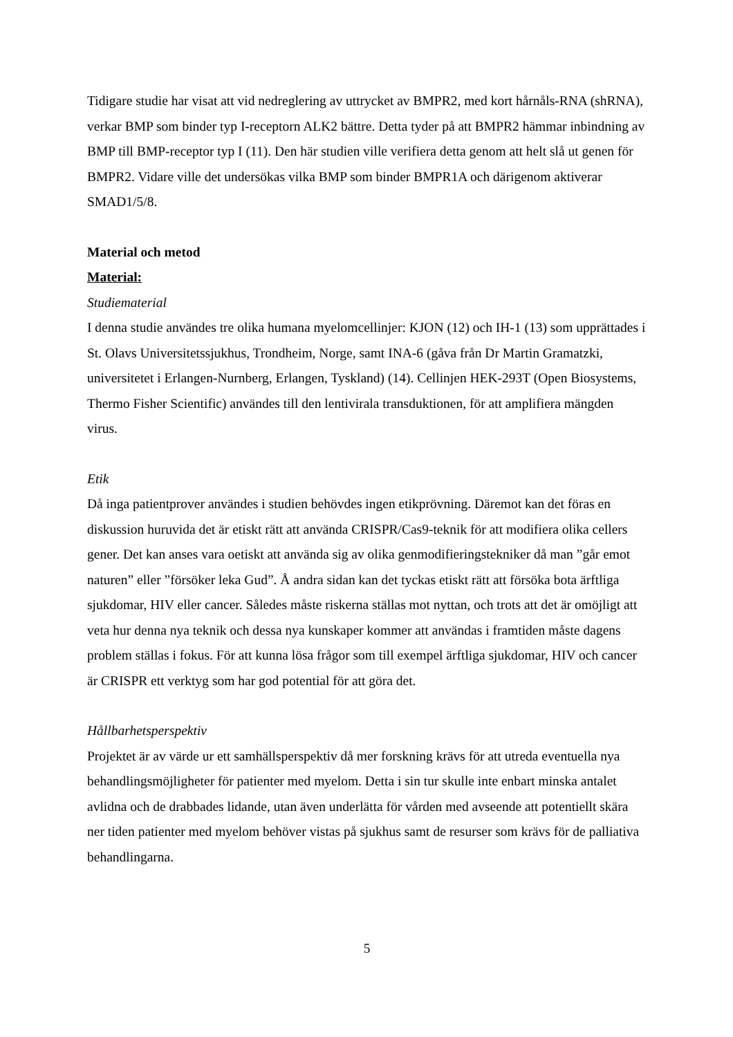Tidigare studie har visat att vid nedreglering av uttrycket av BMPR2, med kort hårnåls-RNA (shRNA), verkar BMP som binder typ I-receptorn ALK2 bättre. Detta tyder på att BMPR2 hämmar inbindning av BMP till BMP-receptor typ I (11). Den här studien ville verifiera detta genom att helt slå ut genen för BMPR2. Vidare ville det undersökas vilka BMP som binder BMPR1A och därigenom aktiverar SMAD1/5/8.
Material och metod
Material:
Studiematerial
I denna studie användes tre olika humana myelomcellinjer: KJON (12) och IH-1 (13) som upprättades i St. Olavs Universitetssjukhus, Trondheim, Norge, samt INA-6 (gåva från Dr Martin Gramatzki, universitetet i Erlangen-Nurnberg, Erlangen, Tyskland) (14). Cellinjen HEK-293T (Open Biosystems, Thermo Fisher Scientific) användes till den lentivirala transduktionen, för att amplifiera mängden virus.
Etik
Då inga patientprover användes i studien behövdes ingen etikprövning. Däremot kan det föras en diskussion huruvida det är etiskt rätt att använda CRISPR/Cas9-teknik för att modifiera olika cellers gener. Det kan anses vara oetiskt att använda sig av olika genmodifieringstekniker då man ”går emot naturen” eller ”försöker leka Gud”. Å andra sidan kan det tyckas etiskt rätt att försöka bota ärftliga sjukdomar, HIV eller cancer. Således måste riskerna ställas mot nyttan, och trots att det är omöjligt att veta hur denna nya teknik och dessa nya kunskaper kommer att användas i framtiden måste dagens problem ställas i fokus. För att kunna lösa frågor som till exempel ärftliga sjukdomar, HIV och cancer är CRISPR ett verktyg som har god potential för att göra det.
Hållbarhetsperspektiv
Projektet är av värde ur ett samhällsperspektiv då mer forskning krävs för att utreda eventuella nya behandlingsmöjligheter för patienter med myelom. Detta i sin tur skulle inte enbart minska antalet avlidna och de drabbades lidande, utan även underlätta för vården med avseende att potentiellt skära ner tiden patienter med myelom behöver vistas på sjukhus samt de resurser som krävs för de palliativa behandlingarna.
5